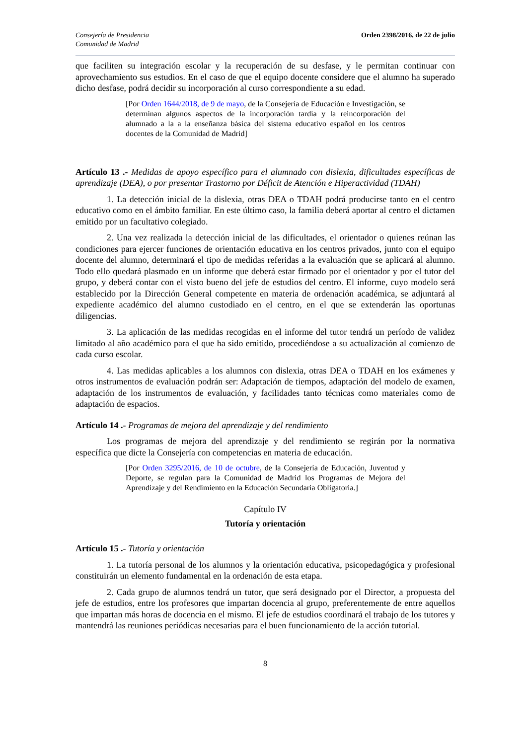Consejería de Presidencia
Comunidad de Madrid
Orden 2398/2016, de 22 de julio
que faciliten su integración escolar y la recuperación de su desfase, y le permitan continuar con aprovechamiento sus estudios. En el caso de que el equipo docente considere que el alumno ha superado dicho desfase, podrá decidir su incorporación al curso correspondiente a su edad.
[Por Orden 1644/2018, de 9 de mayo, de la Consejería de Educación e Investigación, se determinan algunos aspectos de la incorporación tardía y la reincorporación del alumnado a la a la enseñanza básica del sistema educativo español en los centros docentes de la Comunidad de Madrid]
Artículo 13 .- Medidas de apoyo específico para el alumnado con dislexia, dificultades específicas de aprendizaje (DEA), o por presentar Trastorno por Déficit de Atención e Hiperactividad (TDAH)
1. La detección inicial de la dislexia, otras DEA o TDAH podrá producirse tanto en el centro educativo como en el ámbito familiar. En este último caso, la familia deberá aportar al centro el dictamen emitido por un facultativo colegiado.
2. Una vez realizada la detección inicial de las dificultades, el orientador o quienes reúnan las condiciones para ejercer funciones de orientación educativa en los centros privados, junto con el equipo docente del alumno, determinará el tipo de medidas referidas a la evaluación que se aplicará al alumno. Todo ello quedará plasmado en un informe que deberá estar firmado por el orientador y por el tutor del grupo, y deberá contar con el visto bueno del jefe de estudios del centro. El informe, cuyo modelo será establecido por la Dirección General competente en materia de ordenación académica, se adjuntará al expediente académico del alumno custodiado en el centro, en el que se extenderán las oportunas diligencias.
3. La aplicación de las medidas recogidas en el informe del tutor tendrá un período de validez limitado al año académico para el que ha sido emitido, procediéndose a su actualización al comienzo de cada curso escolar.
4. Las medidas aplicables a los alumnos con dislexia, otras DEA o TDAH en los exámenes y otros instrumentos de evaluación podrán ser: Adaptación de tiempos, adaptación del modelo de examen, adaptación de los instrumentos de evaluación, y facilidades tanto técnicas como materiales como de adaptación de espacios.
Artículo 14 .- Programas de mejora del aprendizaje y del rendimiento
Los programas de mejora del aprendizaje y del rendimiento se regirán por la normativa específica que dicte la Consejería con competencias en materia de educación.
[Por Orden 3295/2016, de 10 de octubre, de la Consejería de Educación, Juventud y Deporte, se regulan para la Comunidad de Madrid los Programas de Mejora del Aprendizaje y del Rendimiento en la Educación Secundaria Obligatoria.]
Capítulo IV
Tutoría y orientación
Artículo 15 .- Tutoría y orientación
1. La tutoría personal de los alumnos y la orientación educativa, psicopedagógica y profesional constituirán un elemento fundamental en la ordenación de esta etapa.
2. Cada grupo de alumnos tendrá un tutor, que será designado por el Director, a propuesta del jefe de estudios, entre los profesores que impartan docencia al grupo, preferentemente de entre aquellos que impartan más horas de docencia en el mismo. El jefe de estudios coordinará el trabajo de los tutores y mantendrá las reuniones periódicas necesarias para el buen funcionamiento de la acción tutorial.
8